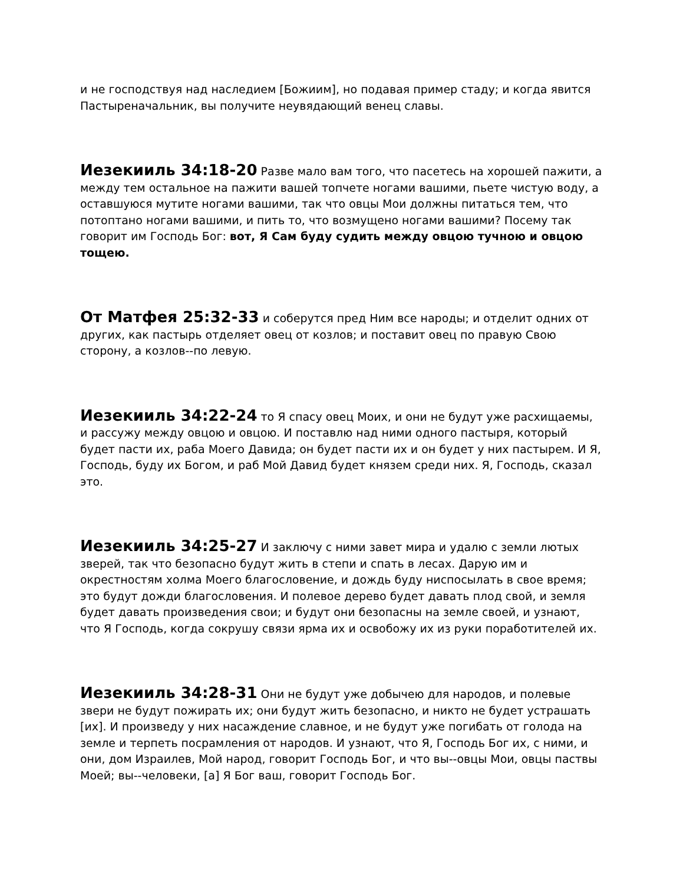и не господствуя над наследием [Божиим], но подавая пример стаду; и когда явится Пастыреначальник, вы получите неувядающий венец славы.
Иезекииль 34:18-20 Разве мало вам того, что пасетесь на хорошей пажити, а между тем остальное на пажити вашей топчете ногами вашими, пьете чистую воду, а оставшуюся мутите ногами вашими, так что овцы Мои должны питаться тем, что потоптано ногами вашими, и пить то, что возмущено ногами вашими? Посему так говорит им Господь Бог: вот, Я Сам буду судить между овцою тучною и овцою тощею.
От Матфея 25:32-33 и соберутся пред Ним все народы; и отделит одних от других, как пастырь отделяет овец от козлов; и поставит овец по правую Свою сторону, а козлов--по левую.
Иезекииль 34:22-24 то Я спасу овец Моих, и они не будут уже расхищаемы, и рассужу между овцою и овцою. И поставлю над ними одного пастыря, который будет пасти их, раба Моего Давида; он будет пасти их и он будет у них пастырем. И Я, Господь, буду их Богом, и раб Мой Давид будет князем среди них. Я, Господь, сказал это.
Иезекииль 34:25-27 И заключу с ними завет мира и удалю с земли лютых зверей, так что безопасно будут жить в степи и спать в лесах. Дарую им и окрестностям холма Моего благословение, и дождь буду ниспосылать в свое время; это будут дожди благословения. И полевое дерево будет давать плод свой, и земля будет давать произведения свои; и будут они безопасны на земле своей, и узнают, что Я Господь, когда сокрушу связи ярма их и освобожу их из руки поработителей их.
Иезекииль 34:28-31 Они не будут уже добычею для народов, и полевые звери не будут пожирать их; они будут жить безопасно, и никто не будет устрашать [их]. И произведу у них насаждение славное, и не будут уже погибать от голода на земле и терпеть посрамления от народов. И узнают, что Я, Господь Бог их, с ними, и они, дом Израилев, Мой народ, говорит Господь Бог, и что вы--овцы Мои, овцы паствы Моей; вы--человеки, [а] Я Бог ваш, говорит Господь Бог.